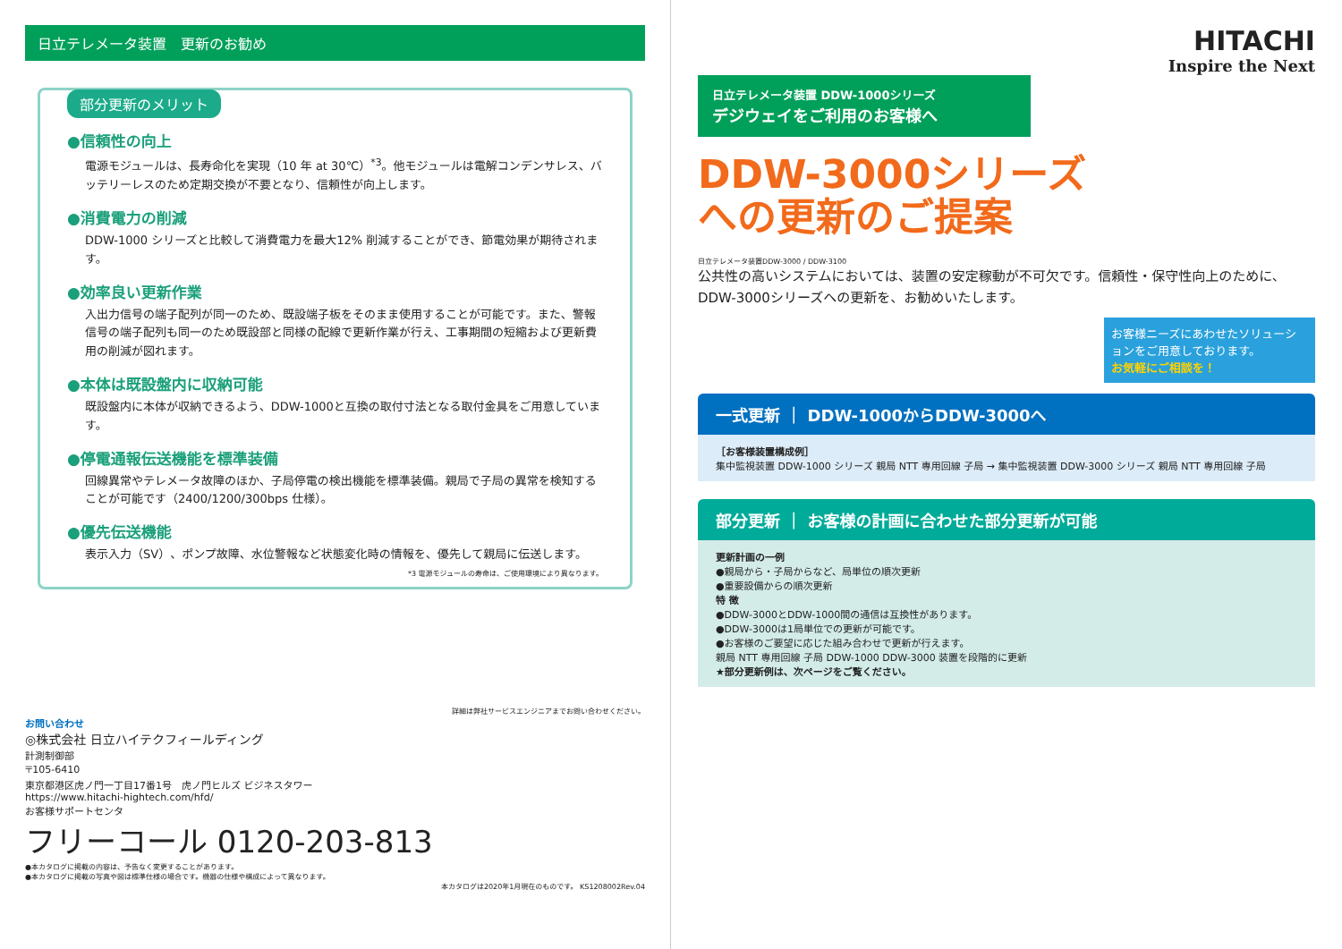日立テレメータ装置　更新のお勧め
部分更新のメリット
●信頼性の向上
電源モジュールは、長寿命化を実現（10 年 at 30℃）<sup>*3</sup>。他モジュールは電解コンデンサレス、バッテリーレスのため定期交換が不要となり、信頼性が向上します。
●消費電力の削減
DDW-1000 シリーズと比較して消費電力を最大12% 削減することができ、節電効果が期待されます。
●効率良い更新作業
入出力信号の端子配列が同一のため、既設端子板をそのまま使用することが可能です。また、警報信号の端子配列も同一のため既設部と同様の配線で更新作業が行え、工事期間の短縮および更新費用の削減が図れます。
●本体は既設盤内に収納可能
既設盤内に本体が収納できるよう、DDW-1000と互換の取付寸法となる取付金具をご用意しています。
●停電通報伝送機能を標準装備
回線異常やテレメータ故障のほか、子局停電の検出機能を標準装備。親局で子局の異常を検知することが可能です（2400/1200/300bps 仕様）。
●優先伝送機能
表示入力（SV）、ポンプ故障、水位警報など状態変化時の情報を、優先して親局に伝送します。
*3 電源モジュールの寿命は、ご使用環境により異なります。
詳細は弊社サービスエンジニアまでお問い合わせください。
お問い合わせ
◎株式会社 日立ハイテクフィールディング
計測制御部
〒105-6410
東京都港区虎ノ門一丁目17番1号　虎ノ門ヒルズ ビジネスタワー
https://www.hitachi-hightech.com/hfd/
お客様サポートセンタ
フリーコール 0120-203-813
●本カタログに掲載の内容は、予告なく変更することがあります。
●本カタログに掲載の写真や図は標準仕様の場合です。機器の仕様や構成によって異なります。
本カタログは2020年1月現在のものです。 KS1208002Rev.04
HITACHI
Inspire the Next
日立テレメータ装置 DDW-1000シリーズ
デジウェイをご利用のお客様へ
DDW-3000シリーズ
への更新のご提案
日立テレメータ装置DDW-3000 / DDW-3100
公共性の高いシステムにおいては、装置の安定稼動が不可欠です。信頼性・保守性向上のために、DDW-3000シリーズへの更新を、お勧めいたします。
お客様ニーズにあわせたソリューションをご用意しております。
お気軽にご相談を！
一式更新 ｜ DDW-1000からDDW-3000へ
［お客様装置構成例］
集中監視装置 DDW-1000 シリーズ 親局 NTT 専用回線 子局 → 集中監視装置 DDW-3000 シリーズ 親局 NTT 専用回線 子局
部分更新 ｜ お客様の計画に合わせた部分更新が可能
更新計画の一例
●親局から・子局からなど、局単位の順次更新
●重要設備からの順次更新
特 徴
●DDW-3000とDDW-1000間の通信は互換性があります。
●DDW-3000は1局単位での更新が可能です。
●お客様のご要望に応じた組み合わせで更新が行えます。
親局 NTT 専用回線 子局 DDW-1000 DDW-3000 装置を段階的に更新
★部分更新例は、次ページをご覧ください。